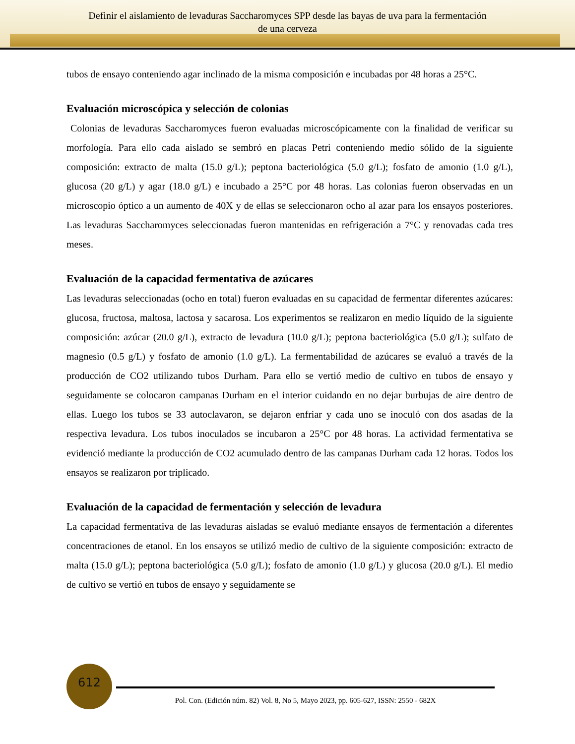Definir el aislamiento de levaduras Saccharomyces SPP desde las bayas de uva para la fermentación
de una cerveza
tubos de ensayo conteniendo agar inclinado de la misma composición e incubadas por 48 horas a 25°C.
Evaluación microscópica y selección de colonias
Colonias de levaduras Saccharomyces fueron evaluadas microscópicamente con la finalidad de verificar su morfología. Para ello cada aislado se sembró en placas Petri conteniendo medio sólido de la siguiente composición: extracto de malta (15.0 g/L); peptona bacteriológica (5.0 g/L); fosfato de amonio (1.0 g/L), glucosa (20 g/L) y agar (18.0 g/L) e incubado a 25°C por 48 horas. Las colonias fueron observadas en un microscopio óptico a un aumento de 40X y de ellas se seleccionaron ocho al azar para los ensayos posteriores. Las levaduras Saccharomyces seleccionadas fueron mantenidas en refrigeración a 7°C y renovadas cada tres meses.
Evaluación de la capacidad fermentativa de azúcares
Las levaduras seleccionadas (ocho en total) fueron evaluadas en su capacidad de fermentar diferentes azúcares: glucosa, fructosa, maltosa, lactosa y sacarosa. Los experimentos se realizaron en medio líquido de la siguiente composición: azúcar (20.0 g/L), extracto de levadura (10.0 g/L); peptona bacteriológica (5.0 g/L); sulfato de magnesio (0.5 g/L) y fosfato de amonio (1.0 g/L). La fermentabilidad de azúcares se evaluó a través de la producción de CO2 utilizando tubos Durham. Para ello se vertió medio de cultivo en tubos de ensayo y seguidamente se colocaron campanas Durham en el interior cuidando en no dejar burbujas de aire dentro de ellas. Luego los tubos se 33 autoclavaron, se dejaron enfriar y cada uno se inoculó con dos asadas de la respectiva levadura. Los tubos inoculados se incubaron a 25°C por 48 horas. La actividad fermentativa se evidenció mediante la producción de CO2 acumulado dentro de las campanas Durham cada 12 horas. Todos los ensayos se realizaron por triplicado.
Evaluación de la capacidad de fermentación y selección de levadura
La capacidad fermentativa de las levaduras aisladas se evaluó mediante ensayos de fermentación a diferentes concentraciones de etanol. En los ensayos se utilizó medio de cultivo de la siguiente composición: extracto de malta (15.0 g/L); peptona bacteriológica (5.0 g/L); fosfato de amonio (1.0 g/L) y glucosa (20.0 g/L). El medio de cultivo se vertió en tubos de ensayo y seguidamente se
612
Pol. Con. (Edición núm. 82) Vol. 8, No 5, Mayo 2023, pp. 605-627, ISSN: 2550 - 682X